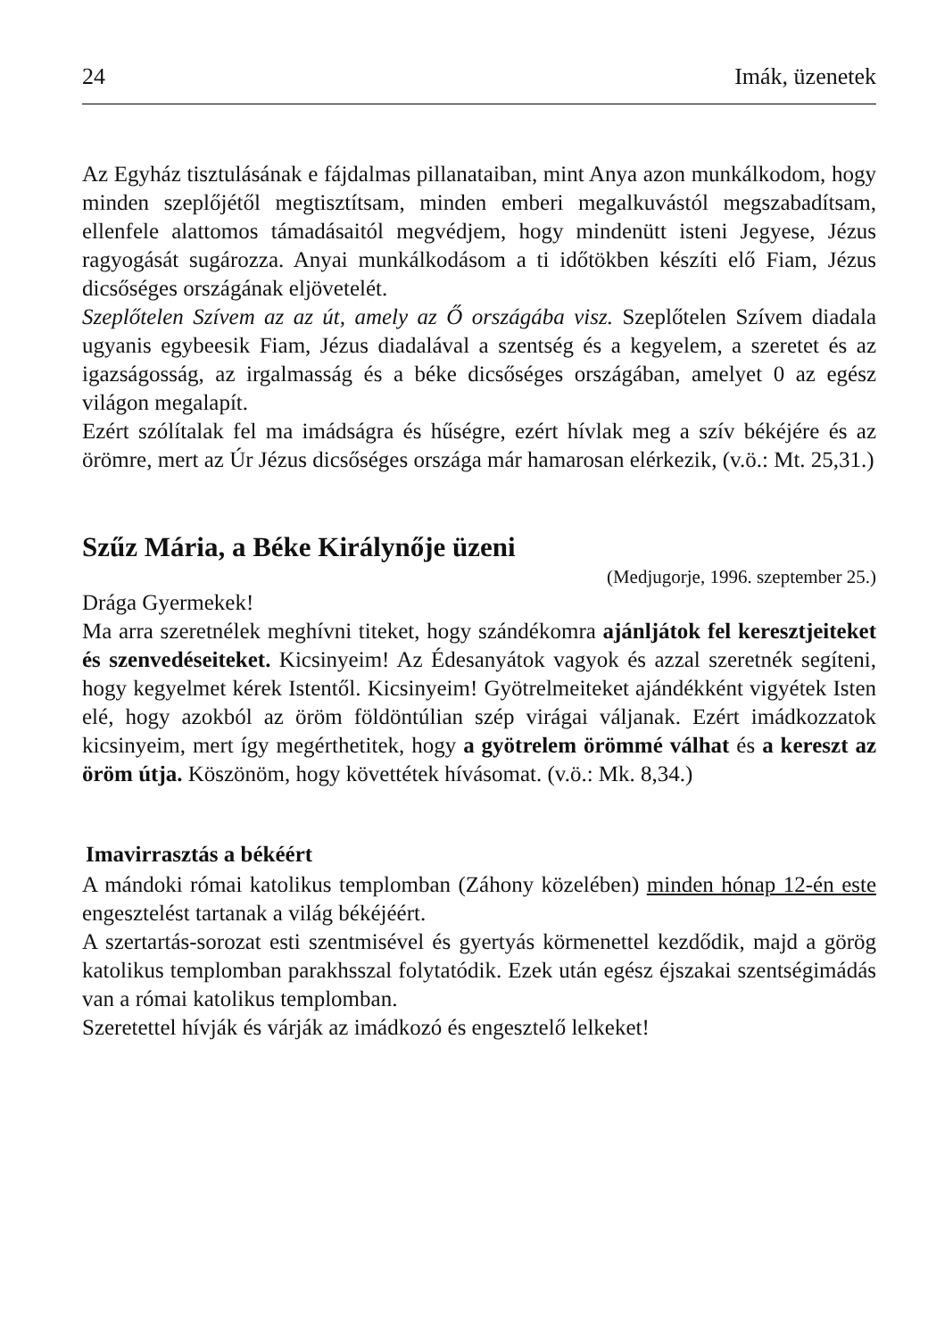24 Imák, üzenetek
Az Egyház tisztulásának e fájdalmas pillanataiban, mint Anya azon munkálkodom, hogy minden szeplőjétől megtisztítsam, minden emberi megalkuvástól megszabadítsam, ellenfele alattomos támadásaitól megvédjem, hogy mindenütt isteni Jegyese, Jézus ragyogását sugározza. Anyai munkálkodásom a ti időtökben készíti elő Fiam, Jézus dicsőséges országának eljövetelét.
Szeplőtelen Szívem az az út, amely az Ő országába visz. Szeplőtelen Szívem diadala ugyanis egybeesik Fiam, Jézus diadalával a szentség és a kegyelem, a szeretet és az igazságosság, az irgalmasság és a béke dicsőséges országában, amelyet 0 az egész világon megalapít.
Ezért szólítalak fel ma imádságra és hűségre, ezért hívlak meg a szív békéjére és az örömre, mert az Úr Jézus dicsőséges országa már hamarosan elérkezik, (v.ö.: Mt. 25,31.)
Szűz Mária, a Béke Királynője üzeni
(Medjugorje, 1996. szeptember 25.)
Drága Gyermekek!
Ma arra szeretnélek meghívni titeket, hogy szándékomra ajánljátok fel keresztjeiteket és szenvedéseiteket. Kicsinyeim! Az Édesanyátok vagyok és azzal szeretnék segíteni, hogy kegyelmet kérek Istentől. Kicsinyeim! Gyötrelmeiteket ajándékként vigyétek Isten elé, hogy azokból az öröm földöntúlian szép virágai váljanak. Ezért imádkozzatok kicsinyeim, mert így megérthetitek, hogy a gyötrelem örömmé válhat és a kereszt az öröm útja. Köszönöm, hogy követtétek hívásomat. (v.ö.: Mk. 8,34.)
Imavirrasztás a békéért
A mándoki római katolikus templomban (Záhony közelében) minden hónap 12-én este engesztelést tartanak a világ békéjéért.
A szertartás-sorozat esti szentmisével és gyertyás körmenettel kezdődik, majd a görög katolikus templomban parakhsszal folytatódik. Ezek után egész éjszakai szentségimádás van a római katolikus templomban.
Szeretettel hívják és várják az imádkozó és engesztelő lelkeket!